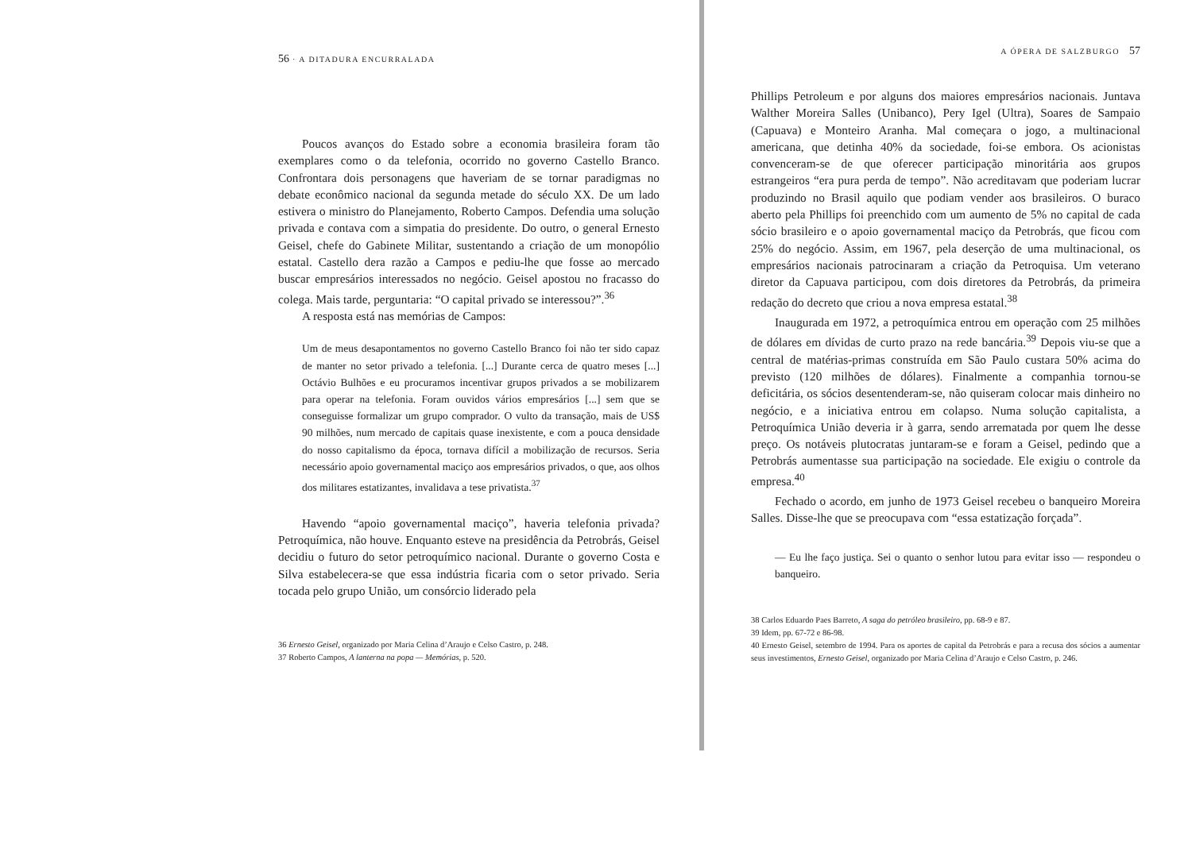56 · A DITADURA ENCURRALADA
Poucos avanços do Estado sobre a economia brasileira foram tão exemplares como o da telefonia, ocorrido no governo Castello Branco. Confrontara dois personagens que haveriam de se tornar paradigmas no debate econômico nacional da segunda metade do século XX. De um lado estivera o ministro do Planejamento, Roberto Campos. Defendia uma solução privada e contava com a simpatia do presidente. Do outro, o general Ernesto Geisel, chefe do Gabinete Militar, sustentando a criação de um monopólio estatal. Castello dera razão a Campos e pediu-lhe que fosse ao mercado buscar empresários interessados no negócio. Geisel apostou no fracasso do colega. Mais tarde, perguntaria: “O capital privado se interessou?”.<sup>36</sup>
A resposta está nas memórias de Campos:
Um de meus desapontamentos no governo Castello Branco foi não ter sido capaz de manter no setor privado a telefonia. [...] Durante cerca de quatro meses [...] Octávio Bulhões e eu procuramos incentivar grupos privados a se mobilizarem para operar na telefonia. Foram ouvidos vários empresários [...] sem que se conseguisse formalizar um grupo comprador. O vulto da transação, mais de US$ 90 milhões, num mercado de capitais quase inexistente, e com a pouca densidade do nosso capitalismo da época, tornava difícil a mobilização de recursos. Seria necessário apoio governamental maciço aos empresários privados, o que, aos olhos dos militares estatizantes, invalidava a tese privatista.<sup>37</sup>
Havendo “apoio governamental maciço”, haveria telefonia privada? Petroquímica, não houve. Enquanto esteve na presidência da Petrobrás, Geisel decidiu o futuro do setor petroquímico nacional. Durante o governo Costa e Silva estabelecera-se que essa indústria ficaria com o setor privado. Seria tocada pelo grupo União, um consórcio liderado pela
36 Ernesto Geisel, organizado por Maria Celina d’Araujo e Celso Castro, p. 248.
37 Roberto Campos, A lanterna na popa — Memórias, p. 520.
A ÓPERA DE SALZBURGO 57
Phillips Petroleum e por alguns dos maiores empresários nacionais. Juntava Walther Moreira Salles (Unibanco), Pery Igel (Ultra), Soares de Sampaio (Capuava) e Monteiro Aranha. Mal começara o jogo, a multinacional americana, que detinha 40% da sociedade, foi-se embora. Os acionistas convenceram-se de que oferecer participação minoritária aos grupos estrangeiros “era pura perda de tempo”. Não acreditavam que poderiam lucrar produzindo no Brasil aquilo que podiam vender aos brasileiros. O buraco aberto pela Phillips foi preenchido com um aumento de 5% no capital de cada sócio brasileiro e o apoio governamental maciço da Petrobrás, que ficou com 25% do negócio. Assim, em 1967, pela deserção de uma multinacional, os empresários nacionais patrocinaram a criação da Petroquisa. Um veterano diretor da Capuava participou, com dois diretores da Petrobrás, da primeira redação do decreto que criou a nova empresa estatal.<sup>38</sup>
Inaugurada em 1972, a petroquímica entrou em operação com 25 milhões de dólares em dívidas de curto prazo na rede bancária.<sup>39</sup> Depois viu-se que a central de matérias-primas construída em São Paulo custara 50% acima do previsto (120 milhões de dólares). Finalmente a companhia tornou-se deficitária, os sócios desentenderam-se, não quiseram colocar mais dinheiro no negócio, e a iniciativa entrou em colapso. Numa solução capitalista, a Petroquímica União deveria ir à garra, sendo arrematada por quem lhe desse preço. Os notáveis plutocratas juntaram-se e foram a Geisel, pedindo que a Petrobrás aumentasse sua participação na sociedade. Ele exigiu o controle da empresa.<sup>40</sup>
Fechado o acordo, em junho de 1973 Geisel recebeu o banqueiro Moreira Salles. Disse-lhe que se preocupava com “essa estatização forçada”.
— Eu lhe faço justiça. Sei o quanto o senhor lutou para evitar isso — respondeu o banqueiro.
38 Carlos Eduardo Paes Barreto, A saga do petróleo brasileiro, pp. 68-9 e 87.
39 Idem, pp. 67-72 e 86-98.
40 Ernesto Geisel, setembro de 1994. Para os aportes de capital da Petrobrás e para a recusa dos sócios a aumentar seus investimentos, Ernesto Geisel, organizado por Maria Celina d’Araujo e Celso Castro, p. 246.